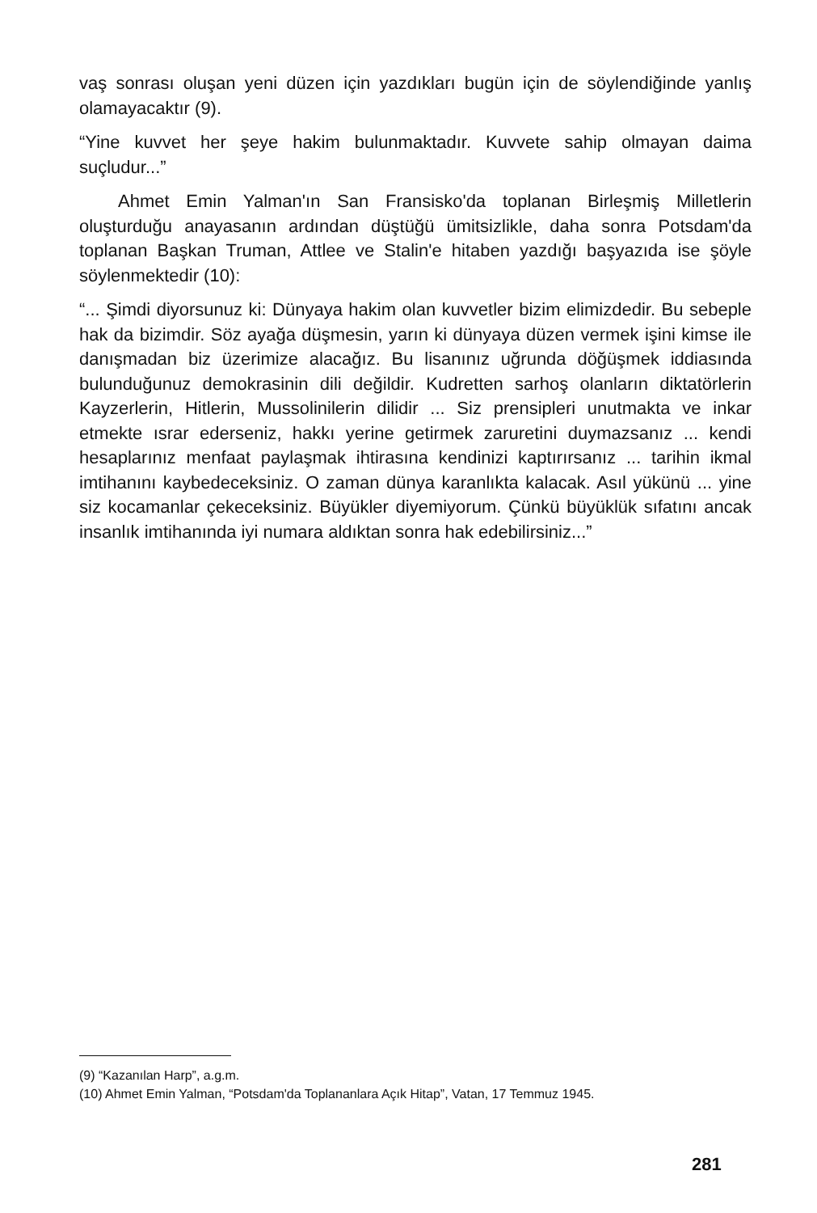vaş sonrası oluşan yeni düzen için yazdıkları bugün için de söylendiğinde yanlış olamayacaktır (9).
“Yine kuvvet her şeye hakim bulunmaktadır. Kuvvete sahip olmayan daima suçludur...”
Ahmet Emin Yalman'ın San Fransisko'da toplanan Birleşmiş Milletlerin oluşturduğu anayasanın ardından düştüğü ümitsizlikle, daha sonra Potsdam'da toplanan Başkan Truman, Attlee ve Stalin'e hitaben yazdığı başyazıda ise şöyle söylenmektedir (10):
“... Şimdi diyorsunuz ki: Dünyaya hakim olan kuvvetler bizim elimizdedir. Bu sebeple hak da bizimdir. Söz ayağa düşmesin, yarın ki dünyaya düzen vermek işini kimse ile danışmadan biz üzerimize alacağız. Bu lisanınız uğrunda döğüşmek iddiasında bulunduğunuz demokrasinin dili değildir. Kudretten sarhoş olanların diktatörlerin Kayzerlerin, Hitlerin, Mussolinilerin dilidir ... Siz prensipleri unutmakta ve inkar etmekte ısrar ederseniz, hakkı yerine getirmek zaruretini duymazsanız ... kendi hesaplarınız menfaat paylaşmak ihtirasına kendinizi kaptırırsanız ... tarihin ikmal imtihanını kaybedeceksiniz. O zaman dünya karanlıkta kalacak. Asıl yükünü ... yine siz kocamanlar çekeceksiniz. Büyükler diyemiyorum. Çünkü büyüklük sıfatını ancak insanlık imtihanında iyi numara aldıktan sonra hak edebilirsiniz...”
(9) “Kazanılan Harp”, a.g.m.
(10) Ahmet Emin Yalman, “Potsdam'da Toplananlara Açık Hitap”, Vatan, 17 Temmuz 1945.
281